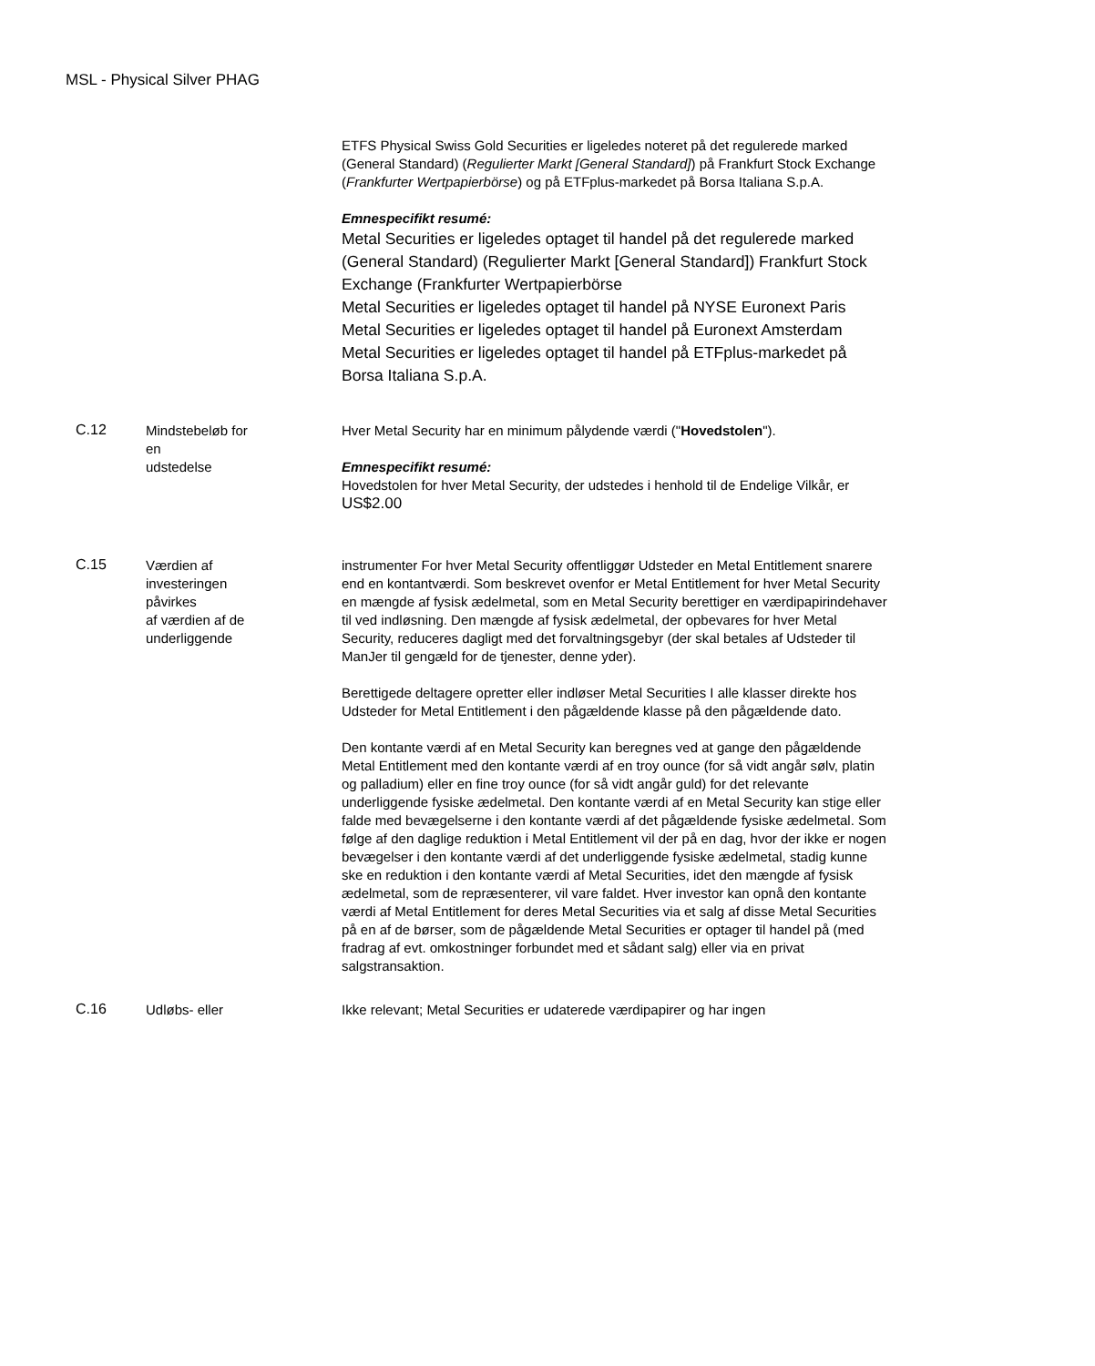MSL - Physical Silver PHAG
ETFS Physical Swiss Gold Securities er ligeledes noteret på det regulerede marked (General Standard) (Regulierter Markt [General Standard]) på Frankfurt Stock Exchange (Frankfurter Wertpapierbörse) og på ETFplus-markedet på Borsa Italiana S.p.A.
Emnespecifikt resumé:
Metal Securities er ligeledes optaget til handel på det regulerede marked (General Standard) (Regulierter Markt [General Standard]) Frankfurt Stock Exchange (Frankfurter Wertpapierbörse
Metal Securities er ligeledes optaget til handel på NYSE Euronext Paris
Metal Securities er ligeledes optaget til handel på Euronext Amsterdam
Metal Securities er ligeledes optaget til handel på ETFplus-markedet på Borsa Italiana S.p.A.
C.12
Mindstebeløb for
en
udstedelse
Hver Metal Security har en minimum pålydende værdi ("Hovedstolen").
Emnespecifikt resumé:
Hovedstolen for hver Metal Security, der udstedes i henhold til de Endelige Vilkår, er US$2.00
C.15
Værdien af
investeringen
påvirkes
af værdien af de
underliggende
instrumenter For hver Metal Security offentliggør Udsteder en Metal Entitlement snarere end en kontantværdi. Som beskrevet ovenfor er Metal Entitlement for hver Metal Security en mængde af fysisk ædelmetal, som en Metal Security berettiger en værdipapirindehaver til ved indløsning. Den mængde af fysisk ædelmetal, der opbevares for hver Metal Security, reduceres dagligt med det forvaltningsgebyr (der skal betales af Udsteder til ManJer til gengæld for de tjenester, denne yder).
Berettigede deltagere opretter eller indløser Metal Securities I alle klasser direkte hos Udsteder for Metal Entitlement i den pågældende klasse på den pågældende dato.
Den kontante værdi af en Metal Security kan beregnes ved at gange den pågældende Metal Entitlement med den kontante værdi af en troy ounce (for så vidt angår sølv, platin og palladium) eller en fine troy ounce (for så vidt angår guld) for det relevante underliggende fysiske ædelmetal. Den kontante værdi af en Metal Security kan stige eller falde med bevægelserne i den kontante værdi af det pågældende fysiske ædelmetal. Som følge af den daglige reduktion i Metal Entitlement vil der på en dag, hvor der ikke er nogen bevægelser i den kontante værdi af det underliggende fysiske ædelmetal, stadig kunne ske en reduktion i den kontante værdi af Metal Securities, idet den mængde af fysisk ædelmetal, som de repræsenterer, vil vare faldet. Hver investor kan opnå den kontante værdi af Metal Entitlement for deres Metal Securities via et salg af disse Metal Securities på en af de børser, som de pågældende Metal Securities er optager til handel på (med fradrag af evt. omkostninger forbundet med et sådant salg) eller via en privat salgstransaktion.
C.16
Udløbs- eller Ikke relevant; Metal Securities er udaterede værdipapirer og har ingen